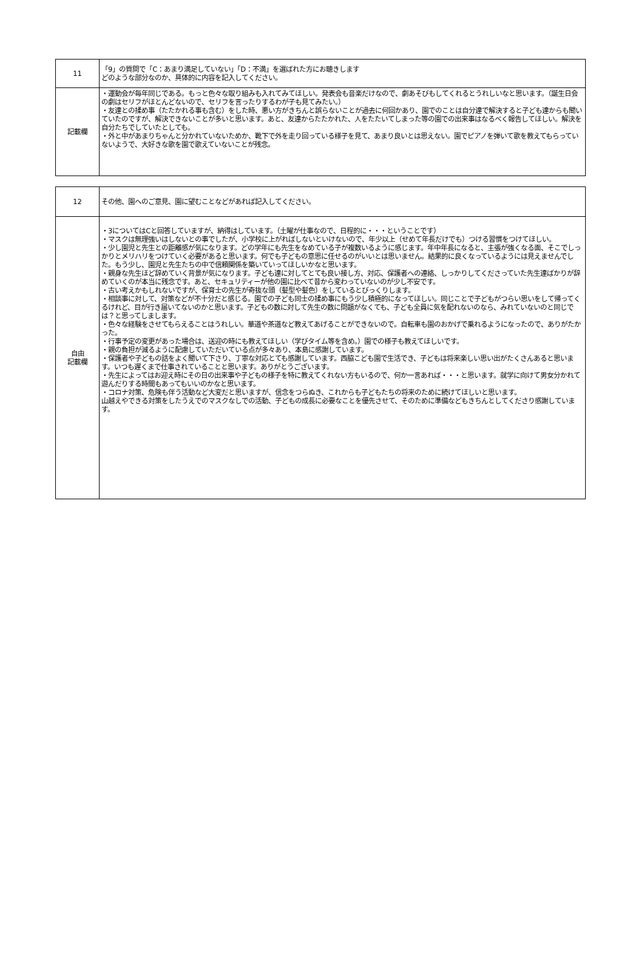| 11 | 「9」の質問で「C：あまり満足していない」「D：不満」を選ばれた方にお聴きします どのような部分なのか、具体的に内容を記入してください。 |
| 記載欄 | ・運動会が毎年同じである。もっと色々な取り組みも入れてみてほしい。発表会も音楽だけなので、劇あそびもしてくれるとうれしいなと思います。（誕生日会の劇はセリフがほとんどないので、セリフを言ったりするわが子も見てみたい。） ・友達との揉め事（たたかれる事も含む）をした時、悪い方がきちんと誤らないことが過去に何回かあり、園でのことは自分達で解決すると子ども達からも聞いていたのですが、解決できないことが多いと思います。あと、友達からたたかれた、人をたたいてしまった等の園での出来事はなるべく報告してほしい。解決を自分たちでしていたとしても。 ・外と中があまりちゃんと分かれていないためか、靴下で外を走り回っている様子を見て、あまり良いとは思えない。園でピアノを弾いて歌を教えてもらっていないようで、大好きな歌を園で歌えていないことが残念。 |
| 12 | その他、園へのご意見、園に望むことなどがあれば記入してください。 |
| 自由 記載欄 | ・3についてはCと回答していますが、納得はしています。（土曜が仕事なので、日程的に・・・ということです） ・マスクは無理強いはしないとの事でしたが、小学校に上がればしないといけないので、年少以上（せめて年長だけでも）つける習慣をつけてほしい。 ・少し園児と先生との距離感が気になります。どの学年にも先生をなめている子が複数いるように感じます。年中年長になると、主張が強くなる面、そこでしっかりとメリハリをつけていく必要があると思います。何でも子どもの意思に任せるのがいいとは思いません。結果的に良くなっているようには見えませんでした。もう少し、園児と先生たちの中で信頼関係を築いていってほしいかなと思います。 ・親身な先生ほど辞めていく背景が気になります。子ども達に対してとても良い接し方、対応、保護者への連絡、しっかりしてくださっていた先生達ばかりが辞めていくのが本当に残念です。あと、セキュリティーが他の園に比べて昔から変わっていないのが少し不安です。 ・古い考えかもしれないですが、保育士の先生が奇抜な頭（髪型や髪色）をしているとびっくりします。 ・相談事に対して、対策などが不十分だと感じる。園での子ども同士の揉め事にもう少し積極的になってほしい。同じことで子どもがつらい思いをして帰ってくるけれど、目が行き届いてないのかと思います。子どもの数に対して先生の数に問題がなくても、子ども全員に気を配れないのなら、みれていないのと同じでは？と思ってしまします。 ・色々な経験をさせてもらえることはうれしい。華道や茶道など教えてあげることができないので。自転車も園のおかげで乗れるようになったので、ありがたかった。 ・行事予定の変更があった場合は、送迎の時にも教えてほしい（学びタイム等を含め。）園での様子も教えてほしいです。 ・親の負担が減るように配慮していただいている点が多々あり、本島に感謝しています。 ・保護者や子どもの話をよく聞いて下さり、丁寧な対応とても感謝しています。西脇こども園で生活でき、子どもは将来楽しい思い出がたくさんあると思います。いつも遅くまで仕事されていることと思います。ありがとうございます。 ・先生によってはお迎え時にその日の出来事や子どもの様子を特に教えてくれない方もいるので、何か一言あれば・・・と思います。就学に向けて男女分かれて遊んだりする時間もあってもいいのかなと思います。 ・コロナ対策、危険も伴う活動など大変だと思いますが、信念をつらぬき、これからも子どもたちの将来のために続けてほしいと思います。 山越えやできる対策をしたうえでのマスクなしでの活動、子どもの成長に必要なことを優先させて、そのために準備などもきちんとしてくださり感謝しています。 |